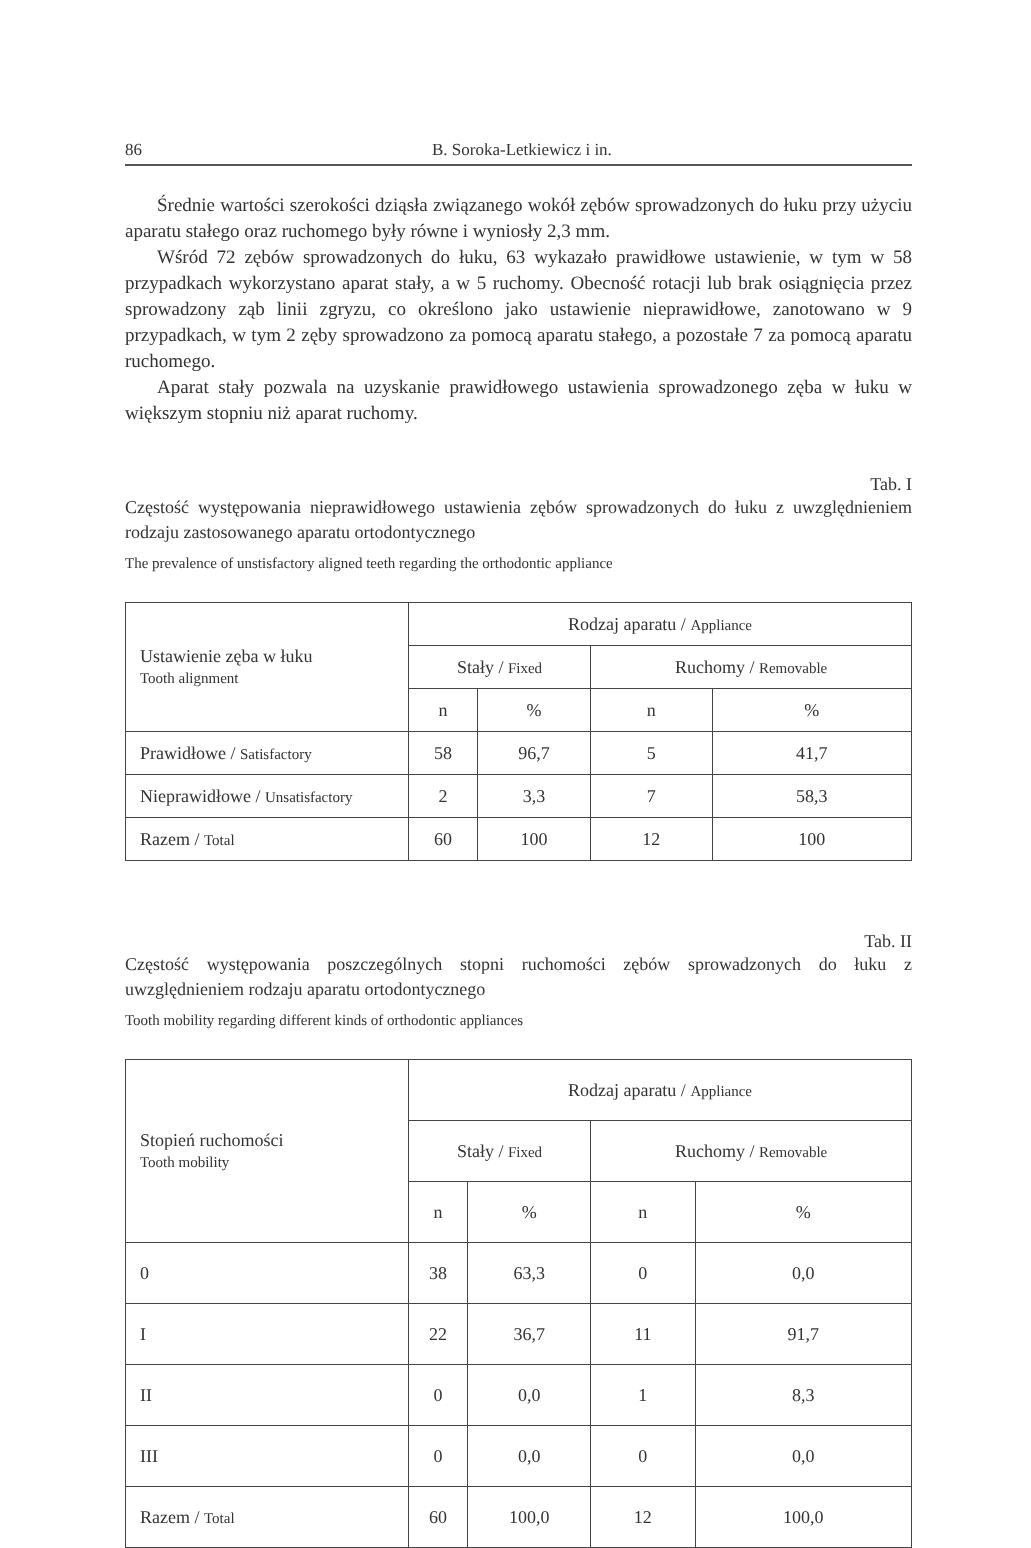86 B. Soroka-Letkiewicz i in.
Średnie wartości szerokości dziąsła związanego wokół zębów sprowadzonych do łuku przy użyciu aparatu stałego oraz ruchomego były równe i wyniosły 2,3 mm.
Wśród 72 zębów sprowadzonych do łuku, 63 wykazało prawidłowe ustawienie, w tym w 58 przypadkach wykorzystano aparat stały, a w 5 ruchomy. Obecność rotacji lub brak osiągnięcia przez sprowadzony ząb linii zgryzu, co określono jako ustawienie nieprawidłowe, zanotowano w 9 przypadkach, w tym 2 zęby sprowadzono za pomocą aparatu stałego, a pozostałe 7 za pomocą aparatu ruchomego.
Aparat stały pozwala na uzyskanie prawidłowego ustawienia sprowadzonego zęba w łuku w większym stopniu niż aparat ruchomy.
Tab. I
Częstość występowania nieprawidłowego ustawienia zębów sprowadzonych do łuku z uwzględnieniem rodzaju zastosowanego aparatu ortodontycznego
The prevalence of unstisfactory aligned teeth regarding the orthodontic appliance
| Ustawienie zęba w łuku Tooth alignment | Rodzaj aparatu / Appliance | | | |
| --- | --- | --- | --- | --- |
| | Stały / Fixed | | Ruchomy / Removable | |
| | n | % | n | % |
| Prawidłowe / Satisfactory | 58 | 96,7 | 5 | 41,7 |
| Nieprawidłowe / Unsatisfactory | 2 | 3,3 | 7 | 58,3 |
| Razem / Total | 60 | 100 | 12 | 100 |
Tab. II
Częstość występowania poszczególnych stopni ruchomości zębów sprowadzonych do łuku z uwzględnieniem rodzaju aparatu ortodontycznego
Tooth mobility regarding different kinds of orthodontic appliances
| Stopień ruchomości Tooth mobility | Rodzaj aparatu / Appliance | | | |
| --- | --- | --- | --- | --- |
| | Stały / Fixed | | Ruchomy / Removable | |
| | n | % | n | % |
| 0 | 38 | 63,3 | 0 | 0,0 |
| I | 22 | 36,7 | 11 | 91,7 |
| II | 0 | 0,0 | 1 | 8,3 |
| III | 0 | 0,0 | 0 | 0,0 |
| Razem / Total | 60 | 100,0 | 12 | 100,0 |